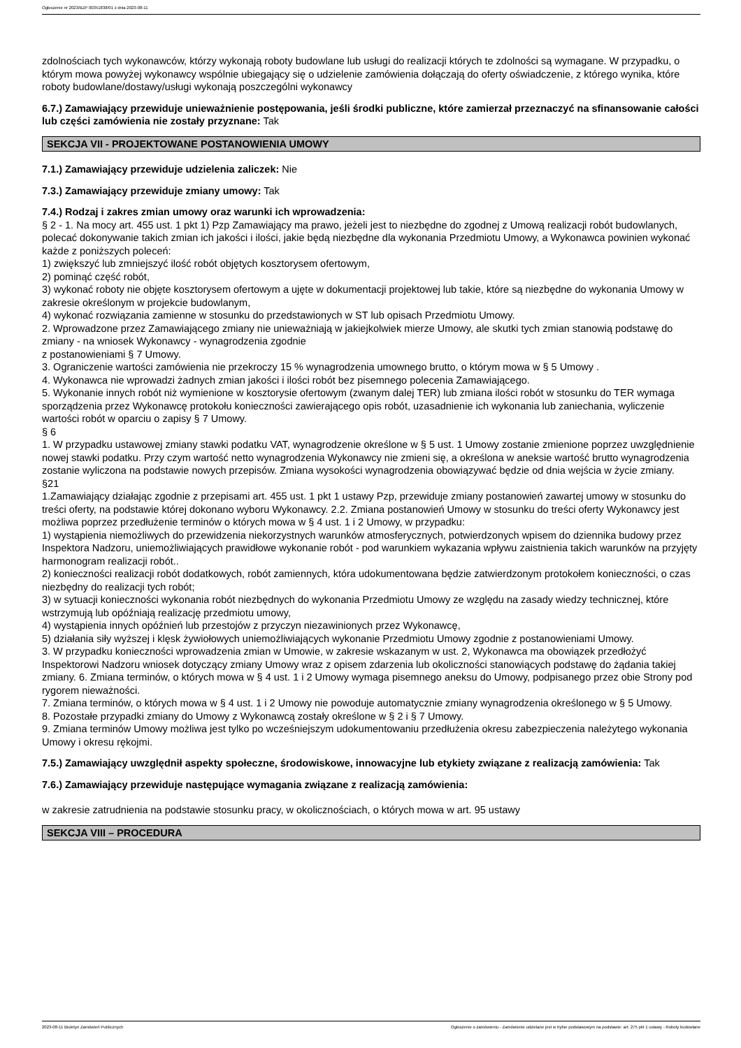Ogłoszenie nr 2023/BZP 00351838/01 z dnia 2023-08-11
zdolnościach tych wykonawców, którzy wykonają roboty budowlane lub usługi do realizacji których te zdolności są wymagane. W przypadku, o którym mowa powyżej wykonawcy wspólnie ubiegający się o udzielenie zamówienia dołączają do oferty oświadczenie, z którego wynika, które roboty budowlane/dostawy/usługi wykonają poszczególni wykonawcy
6.7.) Zamawiający przewiduje unieważnienie postępowania, jeśli środki publiczne, które zamierzał przeznaczyć na sfinansowanie całości lub części zamówienia nie zostały przyznane: Tak
SEKCJA VII - PROJEKTOWANE POSTANOWIENIA UMOWY
7.1.) Zamawiający przewiduje udzielenia zaliczek: Nie
7.3.) Zamawiający przewiduje zmiany umowy: Tak
7.4.) Rodzaj i zakres zmian umowy oraz warunki ich wprowadzenia:
§ 2 - 1. Na mocy art. 455 ust. 1 pkt 1) Pzp Zamawiający ma prawo, jeżeli jest to niezbędne do zgodnej z Umową realizacji robót budowlanych, polecać dokonywanie takich zmian ich jakości i ilości, jakie będą niezbędne dla wykonania Przedmiotu Umowy, a Wykonawca powinien wykonać każde z poniższych poleceń:
1) zwiększyć lub zmniejszyć ilość robót objętych kosztorysem ofertowym,
2) pominąć część robót,
3) wykonać roboty nie objęte kosztorysem ofertowym a ujęte w dokumentacji projektowej lub takie, które są niezbędne do wykonania Umowy w zakresie określonym w projekcie budowlanym,
4) wykonać rozwiązania zamienne w stosunku do przedstawionych w ST lub opisach Przedmiotu Umowy.
2. Wprowadzone przez Zamawiającego zmiany nie unieważniają w jakiejkolwiek mierze Umowy, ale skutki tych zmian stanowią podstawę do zmiany - na wniosek Wykonawcy - wynagrodzenia zgodnie
z postanowieniami § 7 Umowy.
3. Ograniczenie wartości zamówienia nie przekroczy 15 % wynagrodzenia umownego brutto, o którym mowa w § 5 Umowy .
4. Wykonawca nie wprowadzi żadnych zmian jakości i ilości robót bez pisemnego polecenia Zamawiającego.
5. Wykonanie innych robót niż wymienione w kosztorysie ofertowym (zwanym dalej TER) lub zmiana ilości robót w stosunku do TER wymaga sporządzenia przez Wykonawcę protokołu konieczności zawierającego opis robót, uzasadnienie ich wykonania lub zaniechania, wyliczenie wartości robót w oparciu o zapisy § 7 Umowy.
§ 6
1. W przypadku ustawowej zmiany stawki podatku VAT, wynagrodzenie określone w § 5 ust. 1 Umowy zostanie zmienione poprzez uwzględnienie nowej stawki podatku. Przy czym wartość netto wynagrodzenia Wykonawcy nie zmieni się, a określona w aneksie wartość brutto wynagrodzenia zostanie wyliczona na podstawie nowych przepisów. Zmiana wysokości wynagrodzenia obowiązywać będzie od dnia wejścia w życie zmiany.
§21
1.Zamawiający działając zgodnie z przepisami art. 455 ust. 1 pkt 1 ustawy Pzp, przewiduje zmiany postanowień zawartej umowy w stosunku do treści oferty, na podstawie której dokonano wyboru Wykonawcy. 2.2. Zmiana postanowień Umowy w stosunku do treści oferty Wykonawcy jest możliwa poprzez przedłużenie terminów o których mowa w § 4 ust. 1 i 2 Umowy, w przypadku:
1) wystąpienia niemożliwych do przewidzenia niekorzystnych warunków atmosferycznych, potwierdzonych wpisem do dziennika budowy przez Inspektora Nadzoru, uniemożliwiających prawidłowe wykonanie robót - pod warunkiem wykazania wpływu zaistnienia takich warunków na przyjęty harmonogram realizacji robót..
2) konieczności realizacji robót dodatkowych, robót zamiennych, która udokumentowana będzie zatwierdzonym protokołem konieczności, o czas niezbędny do realizacji tych robót;
3) w sytuacji konieczności wykonania robót niezbędnych do wykonania Przedmiotu Umowy ze względu na zasady wiedzy technicznej, które wstrzymują lub opóźniają realizację przedmiotu umowy,
4) wystąpienia innych opóźnień lub przestojów z przyczyn niezawinionych przez Wykonawcę,
5) działania siły wyższej i klęsk żywiołowych uniemożliwiających wykonanie Przedmiotu Umowy zgodnie z postanowieniami Umowy.
3. W przypadku konieczności wprowadzenia zmian w Umowie, w zakresie wskazanym w ust. 2, Wykonawca ma obowiązek przedłożyć Inspektorowi Nadzoru wniosek dotyczący zmiany Umowy wraz z opisem zdarzenia lub okoliczności stanowiących podstawę do żądania takiej zmiany. 6. Zmiana terminów, o których mowa w § 4 ust. 1 i 2 Umowy wymaga pisemnego aneksu do Umowy, podpisanego przez obie Strony pod rygorem nieważności.
7. Zmiana terminów, o których mowa w § 4 ust. 1 i 2 Umowy nie powoduje automatycznie zmiany wynagrodzenia określonego w § 5 Umowy.
8. Pozostałe przypadki zmiany do Umowy z Wykonawcą zostały określone w § 2 i § 7 Umowy.
9. Zmiana terminów Umowy możliwa jest tylko po wcześniejszym udokumentowaniu przedłużenia okresu zabezpieczenia należytego wykonania Umowy i okresu rękojmi.
7.5.) Zamawiający uwzględnił aspekty społeczne, środowiskowe, innowacyjne lub etykiety związane z realizacją zamówienia: Tak
7.6.) Zamawiający przewiduje następujące wymagania związane z realizacją zamówienia:
w zakresie zatrudnienia na podstawie stosunku pracy, w okolicznościach, o których mowa w art. 95 ustawy
SEKCJA VIII – PROCEDURA
2023-08-11 Biuletyn Zamówień Publicznych Ogłoszenie o zamówieniu - Zamówienie udzielane jest w trybie podstawowym na podstawie: art. 275 pkt 1 ustawy - Roboty budowlane